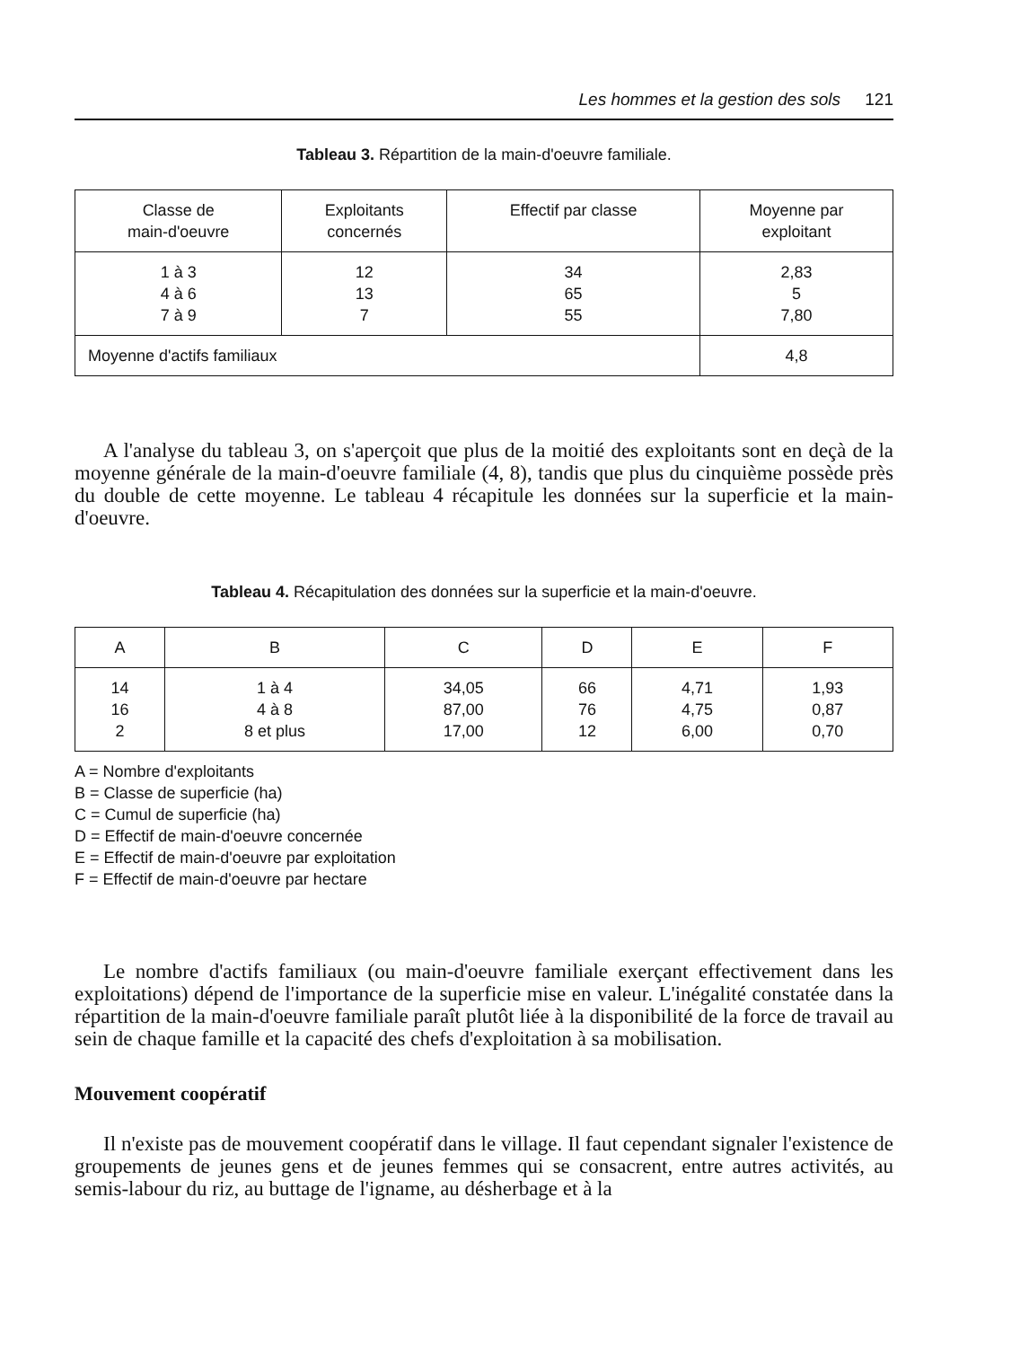Les hommes et la gestion des sols 121
Tableau 3. Répartition de la main-d'oeuvre familiale.
| Classe de main-d'oeuvre | Exploitants concernés | Effectif par classe | Moyenne par exploitant |
| --- | --- | --- | --- |
| 1 à 3 4 à 6 7 à 9 | 12 13 7 | 34 65 55 | 2,83 5 7,80 |
| Moyenne d'actifs familiaux | | | 4,8 |
A l'analyse du tableau 3, on s'aperçoit que plus de la moitié des exploitants sont en deçà de la moyenne générale de la main-d'oeuvre familiale (4, 8), tandis que plus du cinquième possède près du double de cette moyenne. Le tableau 4 récapitule les données sur la superficie et la main-d'oeuvre.
Tableau 4. Récapitulation des données sur la superficie et la main-d'oeuvre.
| A | B | C | D | E | F |
| --- | --- | --- | --- | --- | --- |
| 14 16 2 | 1 à 4 4 à 8 8 et plus | 34,05 87,00 17,00 | 66 76 12 | 4,71 4,75 6,00 | 1,93 0,87 0,70 |
A = Nombre d'exploitants
B = Classe de superficie (ha)
C = Cumul de superficie (ha)
D = Effectif de main-d'oeuvre concernée
E = Effectif de main-d'oeuvre par exploitation
F = Effectif de main-d'oeuvre par hectare
Le nombre d'actifs familiaux (ou main-d'oeuvre familiale exerçant effectivement dans les exploitations) dépend de l'importance de la superficie mise en valeur. L'inégalité constatée dans la répartition de la main-d'oeuvre familiale paraît plutôt liée à la disponibilité de la force de travail au sein de chaque famille et la capacité des chefs d'exploitation à sa mobilisation.
Mouvement coopératif
Il n'existe pas de mouvement coopératif dans le village. Il faut cependant signaler l'existence de groupements de jeunes gens et de jeunes femmes qui se consacrent, entre autres activités, au semis-labour du riz, au buttage de l'igname, au désherbage et à la